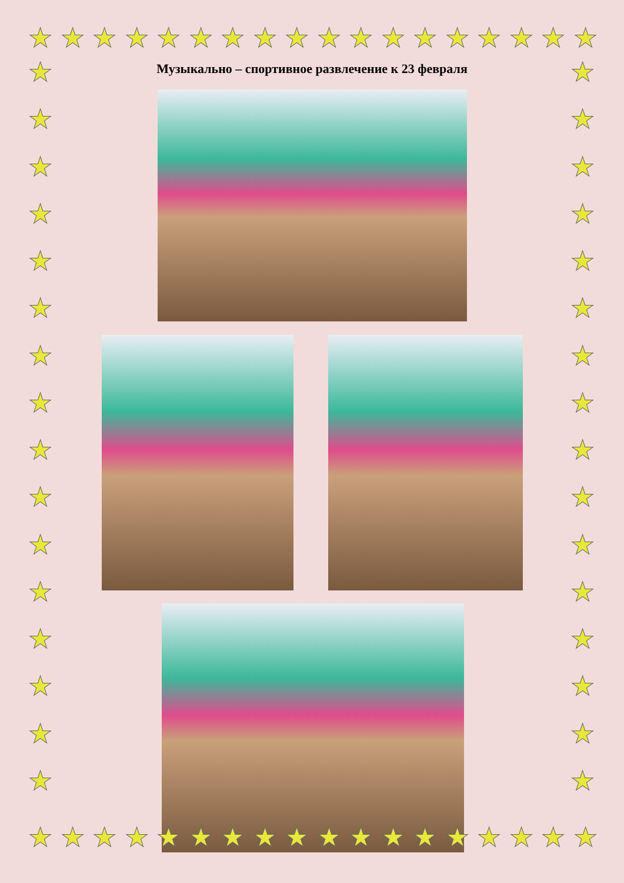★ ★ ★ ★ ★ ★ ★ ★ ★ ★ ★ ★ ★ ★ ★ ★ ★ ★
★
★
★
★
★
★
★
★
★
★
★
★
★
★
★
★
★
★
★
★
★
★
★
★
★
★
★
★
★
★
★
★
Музыкально – спортивное развлечение к 23 февраля
★ ★ ★ ★ ★ ★ ★ ★ ★ ★ ★ ★ ★ ★ ★ ★ ★ ★